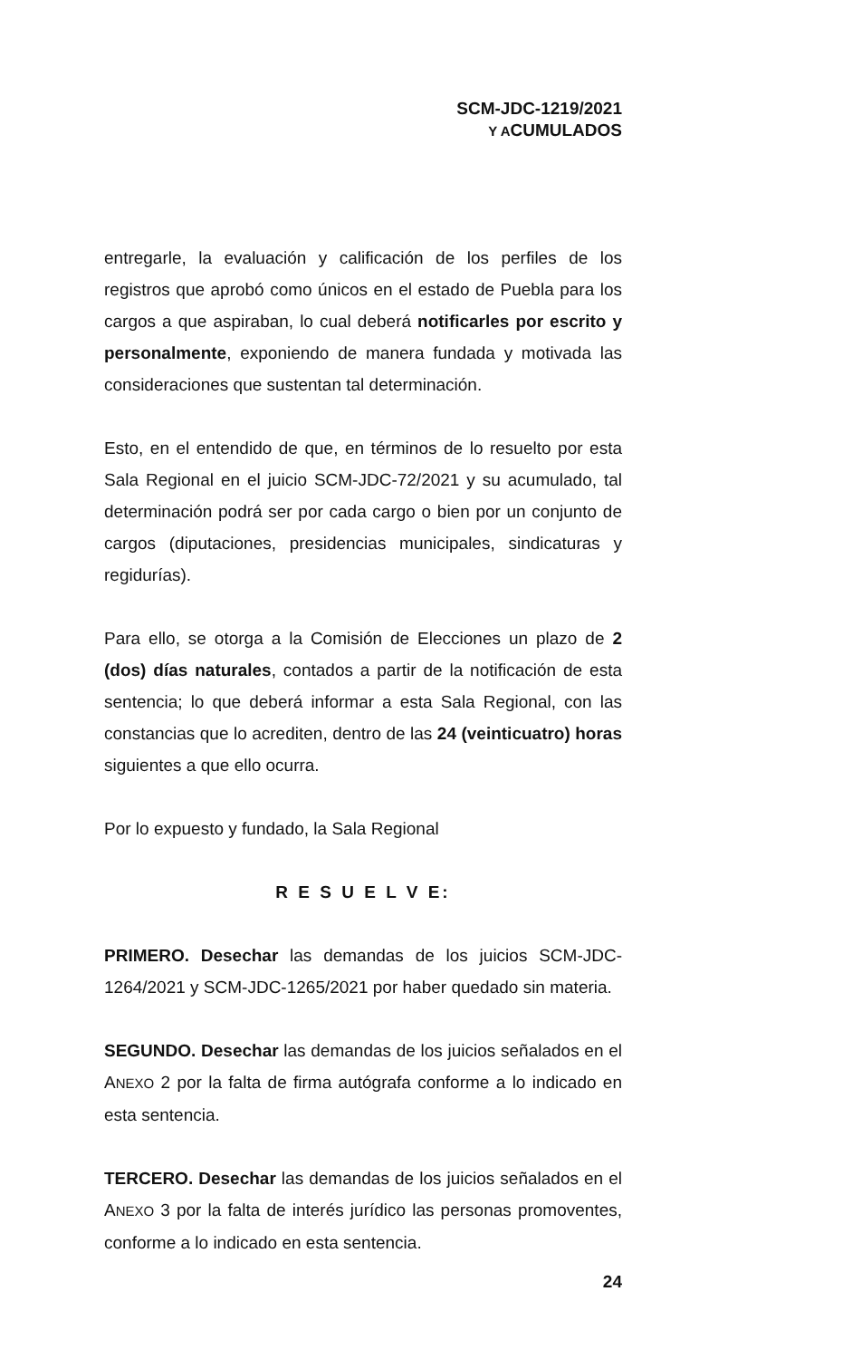SCM-JDC-1219/2021
Y ACUMULADOS
entregarle, la evaluación y calificación de los perfiles de los registros que aprobó como únicos en el estado de Puebla para los cargos a que aspiraban, lo cual deberá notificarles por escrito y personalmente, exponiendo de manera fundada y motivada las consideraciones que sustentan tal determinación.
Esto, en el entendido de que, en términos de lo resuelto por esta Sala Regional en el juicio SCM-JDC-72/2021 y su acumulado, tal determinación podrá ser por cada cargo o bien por un conjunto de cargos (diputaciones, presidencias municipales, sindicaturas y regidurías).
Para ello, se otorga a la Comisión de Elecciones un plazo de 2 (dos) días naturales, contados a partir de la notificación de esta sentencia; lo que deberá informar a esta Sala Regional, con las constancias que lo acrediten, dentro de las 24 (veinticuatro) horas siguientes a que ello ocurra.
Por lo expuesto y fundado, la Sala Regional
R E S U E L V E:
PRIMERO. Desechar las demandas de los juicios SCM-JDC-1264/2021 y SCM-JDC-1265/2021 por haber quedado sin materia.
SEGUNDO. Desechar las demandas de los juicios señalados en el ANEXO 2 por la falta de firma autógrafa conforme a lo indicado en esta sentencia.
TERCERO. Desechar las demandas de los juicios señalados en el ANEXO 3 por la falta de interés jurídico las personas promoventes, conforme a lo indicado en esta sentencia.
24